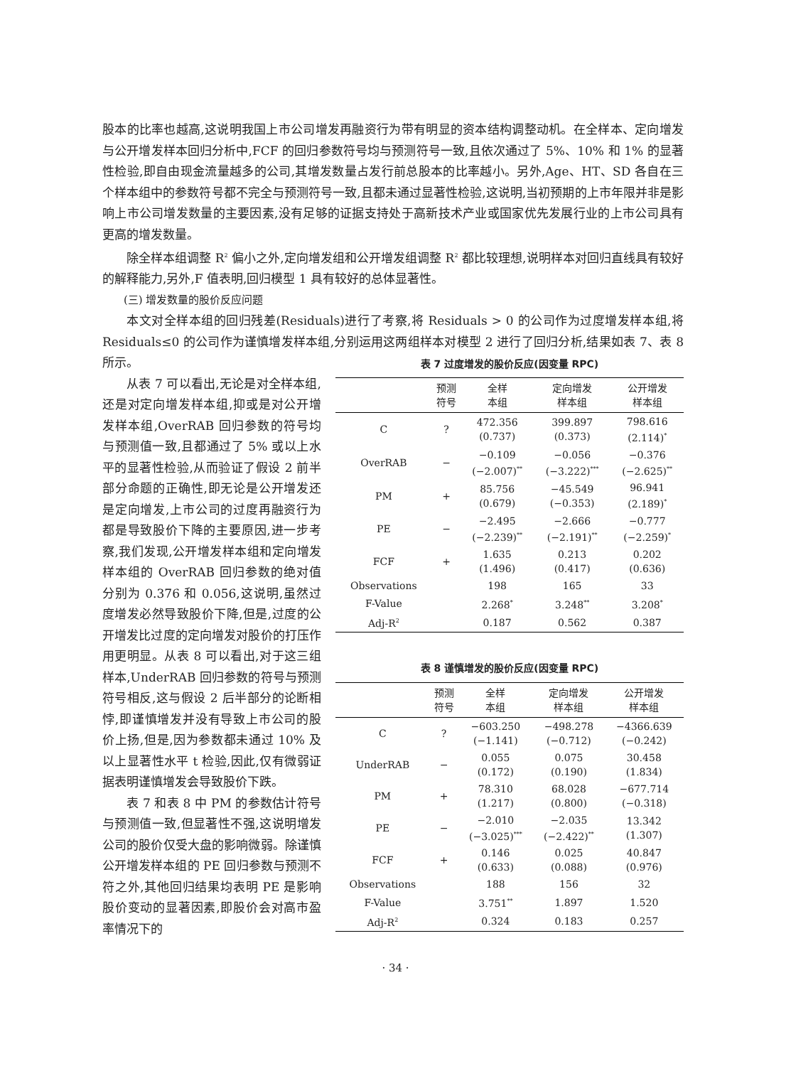股本的比率也越高,这说明我国上市公司增发再融资行为带有明显的资本结构调整动机。在全样本、定向增发与公开增发样本回归分析中,FCF 的回归参数符号均与预测符号一致,且依次通过了 5%、10% 和 1% 的显著性检验,即自由现金流量越多的公司,其增发数量占发行前总股本的比率越小。另外,Age、HT、SD 各自在三个样本组中的参数符号都不完全与预测符号一致,且都未通过显著性检验,这说明,当初预期的上市年限并非是影响上市公司增发数量的主要因素,没有足够的证据支持处于高新技术产业或国家优先发展行业的上市公司具有更高的增发数量。
除全样本组调整 R<sup>2</sup> 偏小之外,定向增发组和公开增发组调整 R<sup>2</sup> 都比较理想,说明样本对回归直线具有较好的解释能力,另外,F 值表明,回归模型 1 具有较好的总体显著性。
(三) 增发数量的股价反应问题
本文对全样本组的回归残差(Residuals)进行了考察,将 Residuals > 0 的公司作为过度增发样本组,将 Residuals≤0 的公司作为谨慎增发样本组,分别运用这两组样本对模型 2 进行了回归分析,结果如表 7、表 8 所示。
从表 7 可以看出,无论是对全样本组,还是对定向增发样本组,抑或是对公开增发样本组,OverRAB 回归参数的符号均与预测值一致,且都通过了 5% 或以上水平的显著性检验,从而验证了假设 2 前半部分命题的正确性,即无论是公开增发还是定向增发,上市公司的过度再融资行为都是导致股价下降的主要原因,进一步考察,我们发现,公开增发样本组和定向增发样本组的 OverRAB 回归参数的绝对值分别为 0.376 和 0.056,这说明,虽然过度增发必然导致股价下降,但是,过度的公开增发比过度的定向增发对股价的打压作用更明显。从表 8 可以看出,对于这三组样本,UnderRAB 回归参数的符号与预测符号相反,这与假设 2 后半部分的论断相悖,即谨慎增发并没有导致上市公司的股价上扬,但是,因为参数都未通过 10% 及以上显著性水平 t 检验,因此,仅有微弱证据表明谨慎增发会导致股价下跌。
表 7 和表 8 中 PM 的参数估计符号与预测值一致,但显著性不强,这说明增发公司的股价仅受大盘的影响微弱。除谨慎公开增发样本组的 PE 回归参数与预测不符之外,其他回归结果均表明 PE 是影响股价变动的显著因素,即股价会对高市盈率情况下的
表 7 过度增发的股价反应(因变量 RPC)
| | 预测 符号 | 全样 本组 | 定向增发 样本组 | 公开增发 样本组 |
| --- | --- | --- | --- | --- |
| C | ? | 472.356 (0.737) | 399.897 (0.373) | 798.616 (2.114)<sup>*</sup> |
| OverRAB | − | −0.109 (−2.007)<sup>**</sup> | −0.056 (−3.222)<sup>***</sup> | −0.376 (−2.625)<sup>**</sup> |
| PM | + | 85.756 (0.679) | −45.549 (−0.353) | 96.941 (2.189)<sup>*</sup> |
| PE | − | −2.495 (−2.239)<sup>**</sup> | −2.666 (−2.191)<sup>**</sup> | −0.777 (−2.259)<sup>*</sup> |
| FCF | + | 1.635 (1.496) | 0.213 (0.417) | 0.202 (0.636) |
| Observations | | 198 | 165 | 33 |
| F-Value | | 2.268<sup>*</sup> | 3.248<sup>**</sup> | 3.208<sup>*</sup> |
| Adj-R<sup>2</sup> | | 0.187 | 0.562 | 0.387 |
表 8 谨慎增发的股价反应(因变量 RPC)
| | 预测 符号 | 全样 本组 | 定向增发 样本组 | 公开增发 样本组 |
| --- | --- | --- | --- | --- |
| C | ? | −603.250 (−1.141) | −498.278 (−0.712) | −4366.639 (−0.242) |
| UnderRAB | − | 0.055 (0.172) | 0.075 (0.190) | 30.458 (1.834) |
| PM | + | 78.310 (1.217) | 68.028 (0.800) | −677.714 (−0.318) |
| PE | − | −2.010 (−3.025)<sup>***</sup> | −2.035 (−2.422)<sup>**</sup> | 13.342 (1.307) |
| FCF | + | 0.146 (0.633) | 0.025 (0.088) | 40.847 (0.976) |
| Observations | | 188 | 156 | 32 |
| F-Value | | 3.751<sup>**</sup> | 1.897 | 1.520 |
| Adj-R<sup>2</sup> | | 0.324 | 0.183 | 0.257 |
· 34 ·